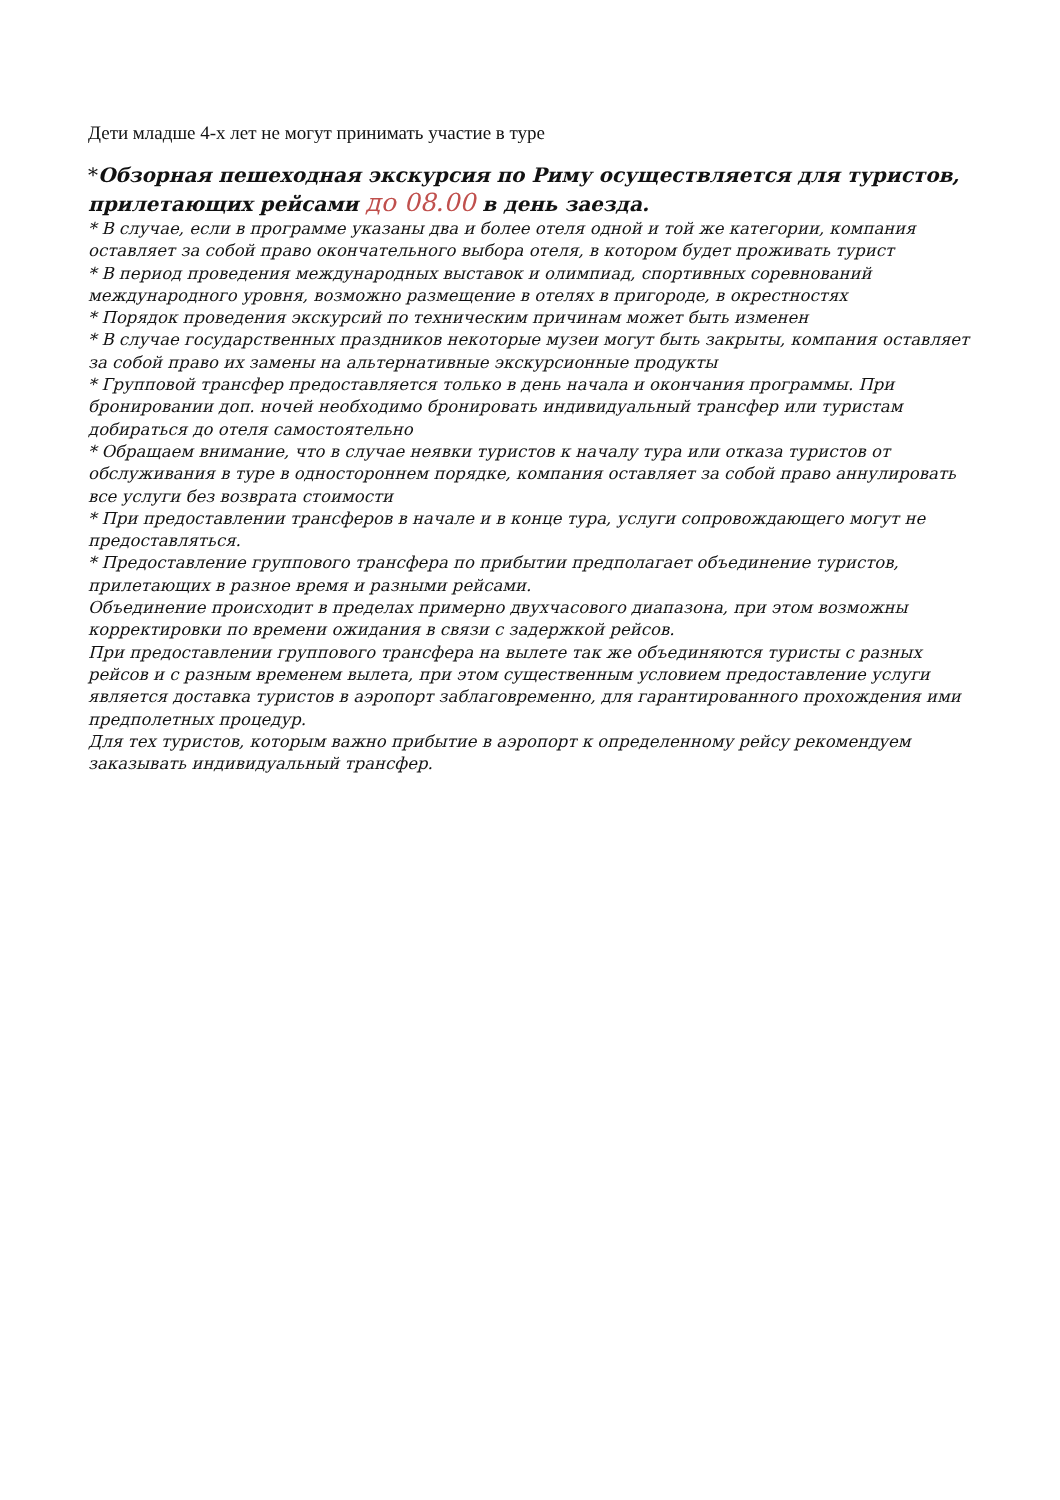Дети младше 4-х лет не могут принимать участие в туре
*Обзорная пешеходная экскурсия по Риму осуществляется для туристов, прилетающих рейсами до 08.00 в день заезда.
* В случае, если в программе указаны два и более отеля одной и той же категории, компания оставляет за собой право окончательного выбора отеля, в котором будет проживать турист
* В период проведения международных выставок и олимпиад, спортивных соревнований международного уровня, возможно размещение в отелях в пригороде, в окрестностях
* Порядок проведения экскурсий по техническим причинам может быть изменен
* В случае государственных праздников некоторые музеи могут быть закрыты, компания оставляет за собой право их замены на альтернативные экскурсионные продукты
* Групповой трансфер предоставляется только в день начала и окончания программы. При бронировании доп. ночей необходимо бронировать индивидуальный трансфер или туристам добираться до отеля самостоятельно
* Обращаем внимание, что в случае неявки туристов к началу тура или отказа туристов от обслуживания в туре в одностороннем порядке, компания оставляет за собой право аннулировать все услуги без возврата стоимости
* При предоставлении трансферов в начале и в конце тура, услуги сопровождающего могут не предоставляться.
* Предоставление группового трансфера по прибытии предполагает объединение туристов, прилетающих в разное время и разными рейсами.
Объединение происходит в пределах примерно двухчасового диапазона, при этом возможны корректировки по времени ожидания в связи с задержкой рейсов.
При предоставлении группового трансфера на вылете так же объединяются туристы с разных рейсов и с разным временем вылета, при этом существенным условием предоставление услуги является доставка туристов в аэропорт заблаговременно, для гарантированного прохождения ими предполетных процедур.
Для тех туристов, которым важно прибытие в аэропорт к определенному рейсу рекомендуем заказывать индивидуальный трансфер.